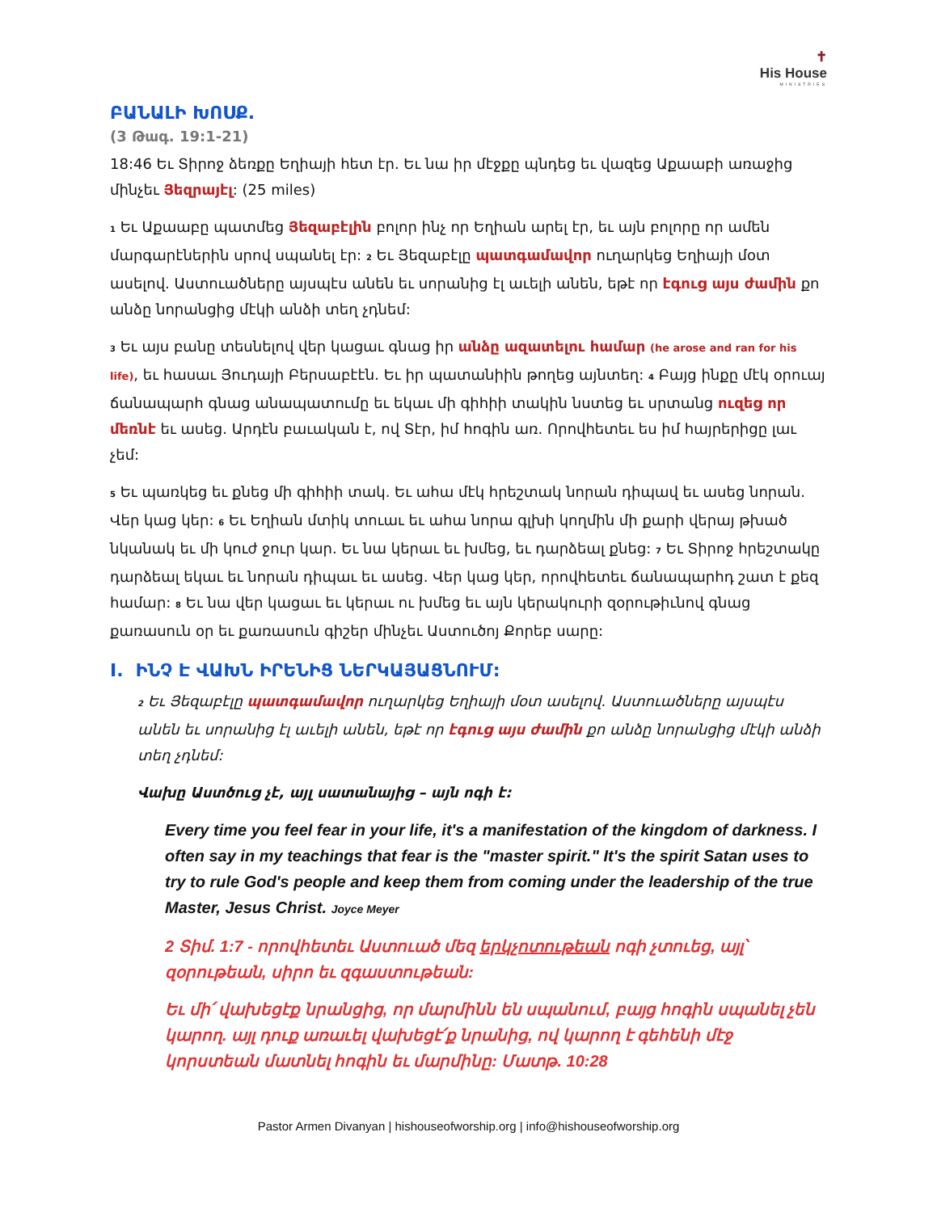✝
His House
MINISTRIES
ԲԱՆԱԼԻ ԽՈՍՔ.
(3 Թագ. 19:1-21)
18:46 Եւ Տիրոջ ձեռքը Եղիայի հետ էր. Եւ նա իր մէջքը պնդեց եւ վազեց Աքաաբի առաջից մինչեւ Յեզրայէլ: (25 miles)
1 Եւ Աքաաբը պատմեց Յեզաբէլին բոլոր ինչ որ Եղիան արել էր, եւ այն բոլորը որ ամեն մարգարէներին սրով սպանել էր: 2 Եւ Յեզաբէլը պատգամավոր ուղարկեց Եղիայի մօտ ասելով. Աստուածները այսպէս անեն եւ սորանից էլ աւելի անեն, եթէ որ էգուց այս ժամին քո անձը նորանցից մէկի անձի տեղ չդնեմ:
3 Եւ այս բանը տեսնելով վեր կացաւ գնաց իր անձը ազատելու համար (he arose and ran for his life), եւ հասաւ Յուդայի Բերսաբէէն. Եւ իր պատանիին թողեց այնտեղ: 4 Բայց ինքը մէկ օրուայ ճանապարհ գնաց անապատումը եւ եկաւ մի գիհիի տակին նստեց եւ սրտանց ուզեց որ մեռնէ եւ ասեց. Արդէն բաւական է, ով Տէր, իմ հոգին առ. Որովհետեւ ես իմ հայրերիցը լաւ չեմ:
5 Եւ պառկեց եւ քնեց մի գիհիի տակ. Եւ ահա մէկ հրեշտակ նորան դիպավ եւ ասեց նորան. Վեր կաց կեր: 6 Եւ Եղիան մտիկ տուաւ եւ ահա նորա գլխի կողմին մի քարի վերայ թխած նկանակ եւ մի կուժ ջուր կար. Եւ նա կերաւ եւ խմեց, եւ դարձեալ քնեց: 7 Եւ Տիրոջ հրեշտակը դարձեալ եկաւ եւ նորան դիպաւ եւ ասեց. Վեր կաց կեր, որովհետեւ ճանապարհդ շատ է քեզ համար: 8 Եւ նա վեր կացաւ եւ կերաւ ու խմեց եւ այն կերակուրի զօրութիւնով գնաց քառասուն օր եւ քառասուն գիշեր մինչեւ Աստուծոյ Քորեբ սարը:
I. ԻՆՉ Է ՎԱԽՆ ԻՐԵՆԻՑ ՆԵՐԿԱՅԱՑՆՈՒՄ:
2 Եւ Յեզաբէլը պատգամավոր ուղարկեց Եղիայի մօտ ասելով. Աստուածները այսպէս անեն եւ սորանից էլ աւելի անեն, եթէ որ էգուց այս ժամին քո անձը նորանցից մէկի անձի տեղ չդնեմ:
Վախը Աստծուց չէ, այլ սատանայից – այն ոգի է:
Every time you feel fear in your life, it's a manifestation of the kingdom of darkness. I often say in my teachings that fear is the "master spirit." It's the spirit Satan uses to try to rule God's people and keep them from coming under the leadership of the true Master, Jesus Christ. Joyce Meyer
2 Տիմ. 1:7 - որովհետեւ Աստուած մեզ երկչոտութեան ոգի չտուեց, այլ՝ զօրութեան, սիրո եւ զգաստութեան:
Եւ մի՛ վախեցէք նրանցից, որ մարմինն են սպանում, բայց հոգին սպանել չեն կարող. այլ դուք առաւել վախեցէ՛ք նրանից, ով կարող է գեհենի մէջ կորստեան մատնել հոգին եւ մարմինը: Մատթ. 10:28
Pastor Armen Divanyan | hishouseofworship.org | info@hishouseofworship.org